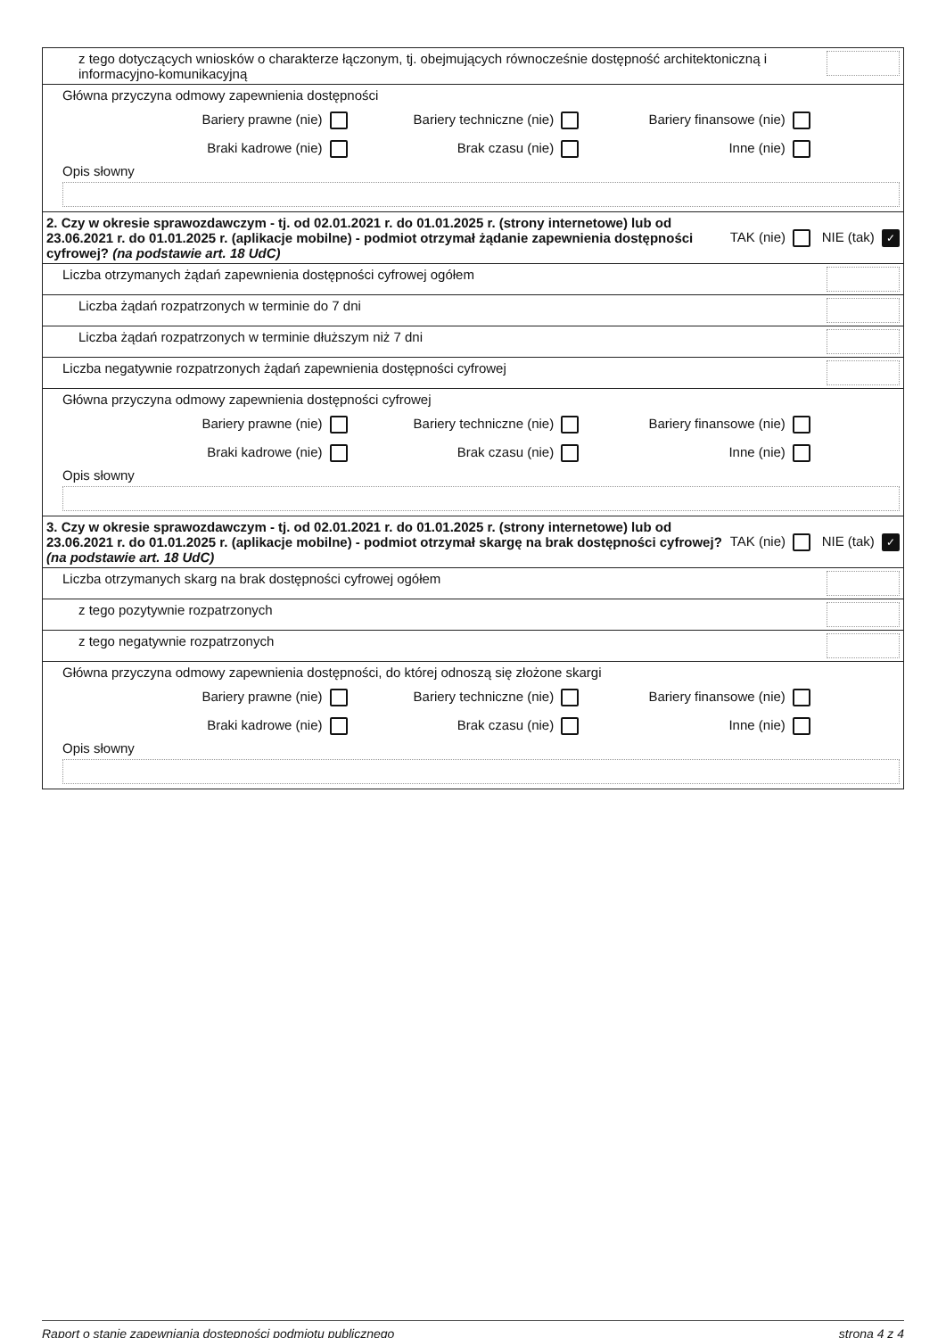| z tego dotyczących wniosków o charakterze łączonym, tj. obejmujących równocześnie dostępność architektoniczną i informacyjno-komunikacyjną |
| Główna przyczyna odmowy zapewnienia dostępności Bariery prawne (nie) Bariery techniczne (nie) Bariery finansowe (nie) Braki kadrowe (nie) Brak czasu (nie) Inne (nie) Opis słowny |
| 2. Czy w okresie sprawozdawczym - tj. od 02.01.2021 r. do 01.01.2025 r. (strony internetowe) lub od 23.06.2021 r. do 01.01.2025 r. (aplikacje mobilne) - podmiot otrzymał żądanie zapewnienia dostępności cyfrowej? (na podstawie art. 18 UdC) TAK (nie) NIE (tak) ✓ |
| Liczba otrzymanych żądań zapewnienia dostępności cyfrowej ogółem |
| Liczba żądań rozpatrzonych w terminie do 7 dni |
| Liczba żądań rozpatrzonych w terminie dłuższym niż 7 dni |
| Liczba negatywnie rozpatrzonych żądań zapewnienia dostępności cyfrowej |
| Główna przyczyna odmowy zapewnienia dostępności cyfrowej Bariery prawne (nie) Bariery techniczne (nie) Bariery finansowe (nie) Braki kadrowe (nie) Brak czasu (nie) Inne (nie) Opis słowny |
| 3. Czy w okresie sprawozdawczym - tj. od 02.01.2021 r. do 01.01.2025 r. (strony internetowe) lub od 23.06.2021 r. do 01.01.2025 r. (aplikacje mobilne) - podmiot otrzymał skargę na brak dostępności cyfrowej? (na podstawie art. 18 UdC) TAK (nie) NIE (tak) ✓ |
| Liczba otrzymanych skarg na brak dostępności cyfrowej ogółem |
| z tego pozytywnie rozpatrzonych |
| z tego negatywnie rozpatrzonych |
| Główna przyczyna odmowy zapewnienia dostępności, do której odnoszą się złożone skargi Bariery prawne (nie) Bariery techniczne (nie) Bariery finansowe (nie) Braki kadrowe (nie) Brak czasu (nie) Inne (nie) Opis słowny |
Raport o stanie zapewniania dostępności podmiotu publicznego strona 4 z 4